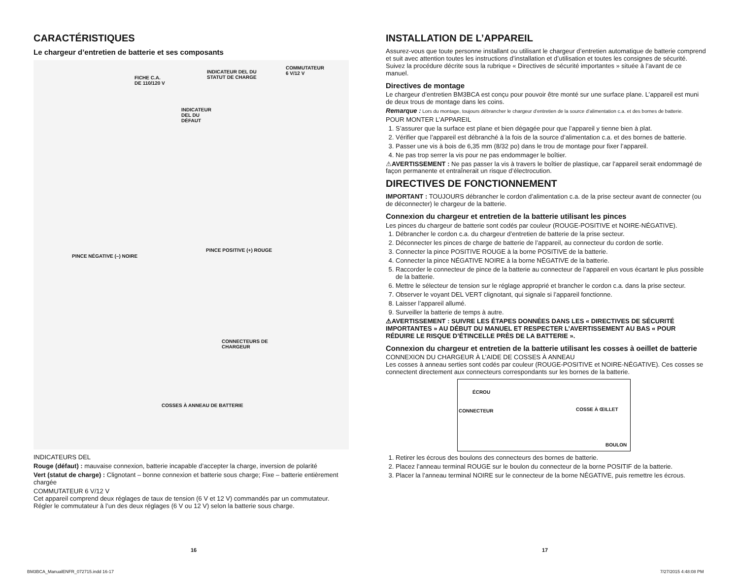CARACTÉRISTIQUES
Le chargeur d’entretien de batterie et ses composants
FICHE C.A.
DE 110/120 V
INDICATEUR DEL DU
STATUT DE CHARGE
COMMUTATEUR
6 V/12 V
INDICATEUR
DEL DU
DÉFAUT
PINCE POSITIVE (+) ROUGE
PINCE NÉGATIVE (–) NOIRE
CONNECTEURS DE
CHARGEUR
COSSES À ANNEAU DE BATTERIE
INDICATEURS DEL
Rouge (défaut) : mauvaise connexion, batterie incapable d’accepter la charge, inversion de polarité
Vert (statut de charge) : Clignotant – bonne connexion et batterie sous charge; Fixe – batterie entièrement chargée
COMMUTATEUR 6 V/12 V
Cet appareil comprend deux réglages de taux de tension (6 V et 12 V) commandés par un commutateur. Régler le commutateur à l’un des deux réglages (6 V ou 12 V) selon la batterie sous charge.
INSTALLATION DE L’APPAREIL
Assurez-vous que toute personne installant ou utilisant le chargeur d’entretien automatique de batterie comprend et suit avec attention toutes les instructions d’installation et d’utilisation et toutes les consignes de sécurité. Suivez la procédure décrite sous la rubrique « Directives de sécurité importantes » située à l’avant de ce manuel.
Directives de montage
Le chargeur d’entretien BM3BCA est conçu pour pouvoir être monté sur une surface plane. L’appareil est muni de deux trous de montage dans les coins.
Remarque : Lors du montage, toujours débrancher le chargeur d’entretien de la source d’alimentation c.a. et des bornes de batterie.
POUR MONTER L’APPAREIL
1. S’assurer que la surface est plane et bien dégagée pour que l’appareil y tienne bien à plat.
2. Vérifier que l’appareil est débranché à la fois de la source d’alimentation c.a. et des bornes de batterie.
3. Passer une vis à bois de 6,35 mm (8/32 po) dans le trou de montage pour fixer l’appareil.
4. Ne pas trop serrer la vis pour ne pas endommager le boîtier.
⚠AVERTISSEMENT : Ne pas passer la vis à travers le boîtier de plastique, car l’appareil serait endommagé de façon permanente et entraînerait un risque d’électrocution.
DIRECTIVES DE FONCTIONNEMENT
IMPORTANT : TOUJOURS débrancher le cordon d’alimentation c.a. de la prise secteur avant de connecter (ou de déconnecter) le chargeur de la batterie.
Connexion du chargeur et entretien de la batterie utilisant les pinces
Les pinces du chargeur de batterie sont codés par couleur (ROUGE-POSITIVE et NOIRE-NÉGATIVE).
1. Débrancher le cordon c.a. du chargeur d’entretien de batterie de la prise secteur.
2. Déconnecter les pinces de charge de batterie de l’appareil, au connecteur du cordon de sortie.
3. Connecter la pince POSITIVE ROUGE à la borne POSITIVE de la batterie.
4. Connecter la pince NÉGATIVE NOIRE à la borne NÉGATIVE de la batterie.
5. Raccorder le connecteur de pince de la batterie au connecteur de l’appareil en vous écartant le plus possible de la batterie.
6. Mettre le sélecteur de tension sur le réglage approprié et brancher le cordon c.a. dans la prise secteur.
7. Observer le voyant DEL VERT clignotant, qui signale si l’appareil fonctionne.
8. Laisser l’appareil allumé.
9. Surveiller la batterie de temps à autre.
⚠AVERTISSEMENT : SUIVRE LES ÉTAPES DONNÉES DANS LES « DIRECTIVES DE SÉCURITÉ IMPORTANTES » AU DÉBUT DU MANUEL ET RESPECTER L’AVERTISSEMENT AU BAS « POUR RÉDUIRE LE RISQUE D’ÉTINCELLE PRÈS DE LA BATTERIE ».
Connexion du chargeur et entretien de la batterie utilisant les cosses à oeillet de batterie
CONNEXION DU CHARGEUR À L’AIDE DE COSSES À ANNEAU
Les cosses à anneau serties sont codés par couleur (ROUGE-POSITIVE et NOIRE-NÉGATIVE). Ces cosses se connectent directement aux connecteurs correspondants sur les bornes de la batterie.
ÉCROU
CONNECTEUR COSSE À ŒILLET
BOULON
1. Retirer les écrous des boulons des connecteurs des bornes de batterie.
2. Placez l’anneau terminal ROUGE sur le boulon du connecteur de la borne POSITIF de la batterie.
3. Placer la l’anneau terminal NOIRE sur le connecteur de la borne NÉGATIVE, puis remettre les écrous.
16 17
BM3BCA_ManualENFR_072715.indd 16-17
7/27/2015 4:48:08 PM